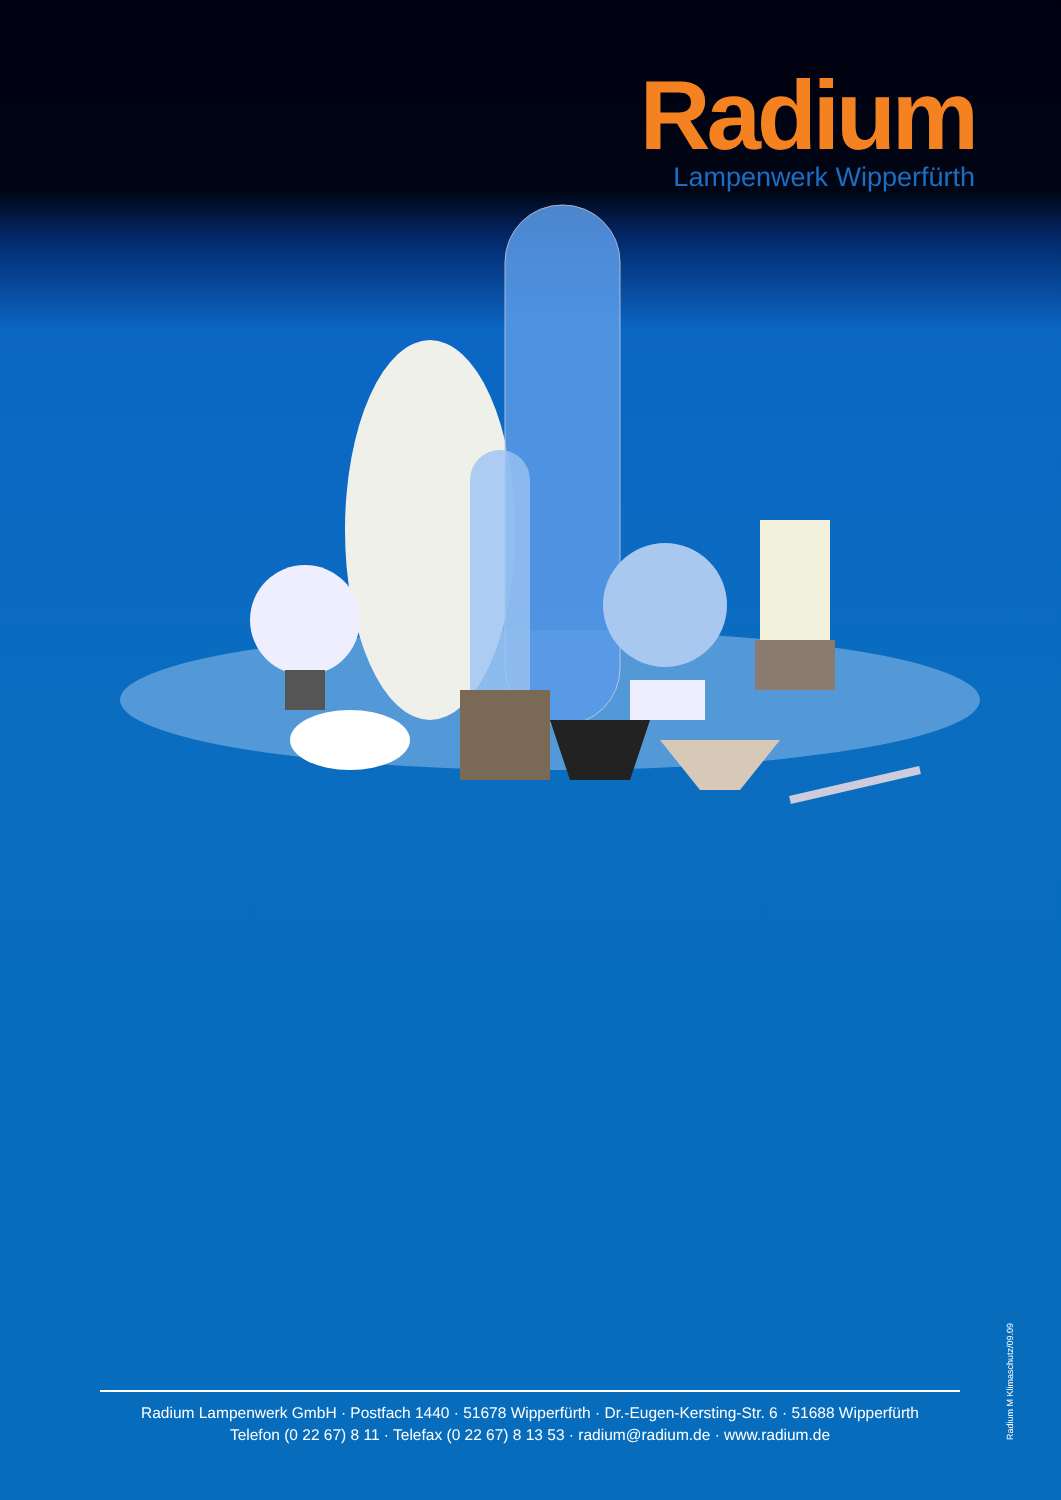Radium
Lampenwerk Wipperfürth
Radium Lampenwerk GmbH · Postfach 1440 · 51678 Wipperfürth · Dr.-Eugen-Kersting-Str. 6 · 51688 Wipperfürth
Telefon (0 22 67) 8 11 · Telefax (0 22 67) 8 13 53 · radium@radium.de · www.radium.de
Radium M Klimaschutz/09.09